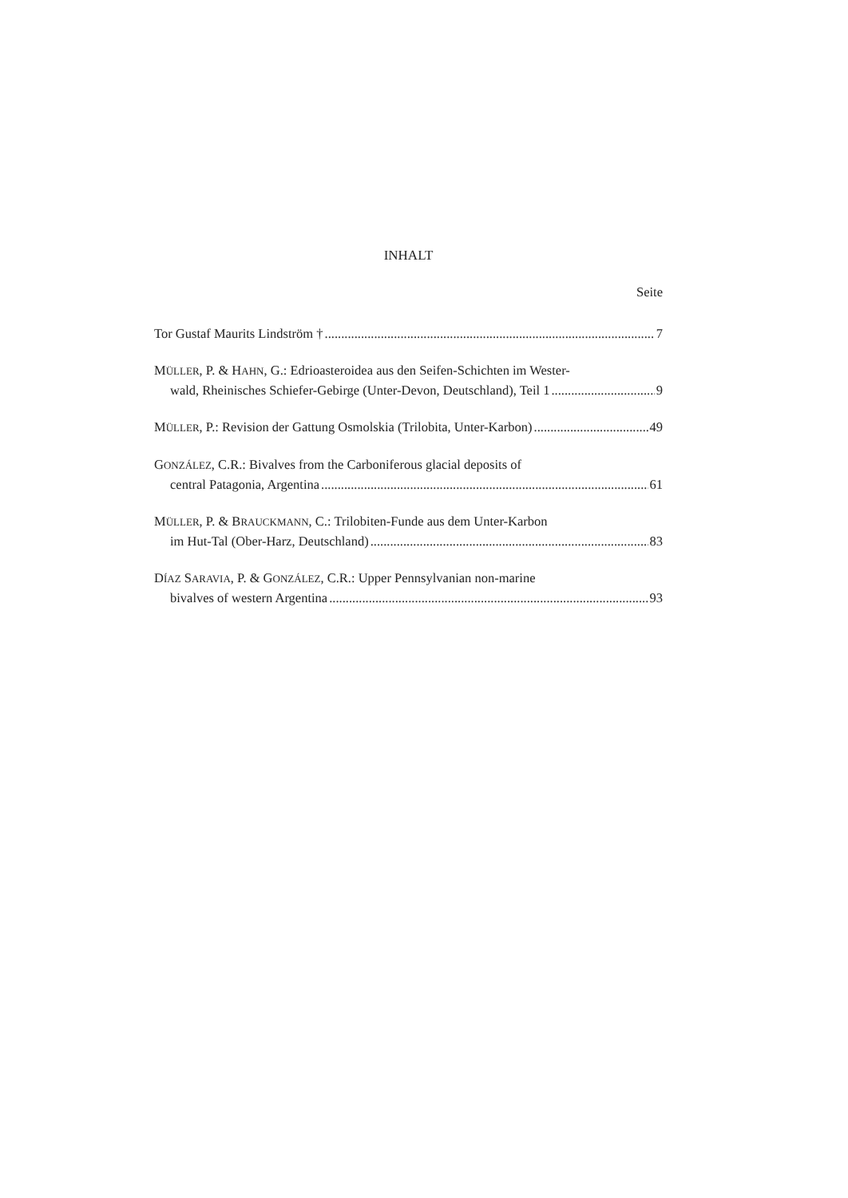INHALT
Seite
Tor Gustaf Maurits Lindström † 7
MÜLLER, P. & HAHN, G.: Edrioasteroidea aus den Seifen-Schichten im Wester-
wald, Rheinisches Schiefer-Gebirge (Unter-Devon, Deutschland), Teil 1 9
MÜLLER, P.: Revision der Gattung Osmolskia (Trilobita, Unter-Karbon) 49
GONZÁLEZ, C.R.: Bivalves from the Carboniferous glacial deposits of
central Patagonia, Argentina 61
MÜLLER, P. & BRAUCKMANN, C.: Trilobiten-Funde aus dem Unter-Karbon
im Hut-Tal (Ober-Harz, Deutschland) 83
DÍAZ SARAVIA, P. & GONZÁLEZ, C.R.: Upper Pennsylvanian non-marine
bivalves of western Argentina 93